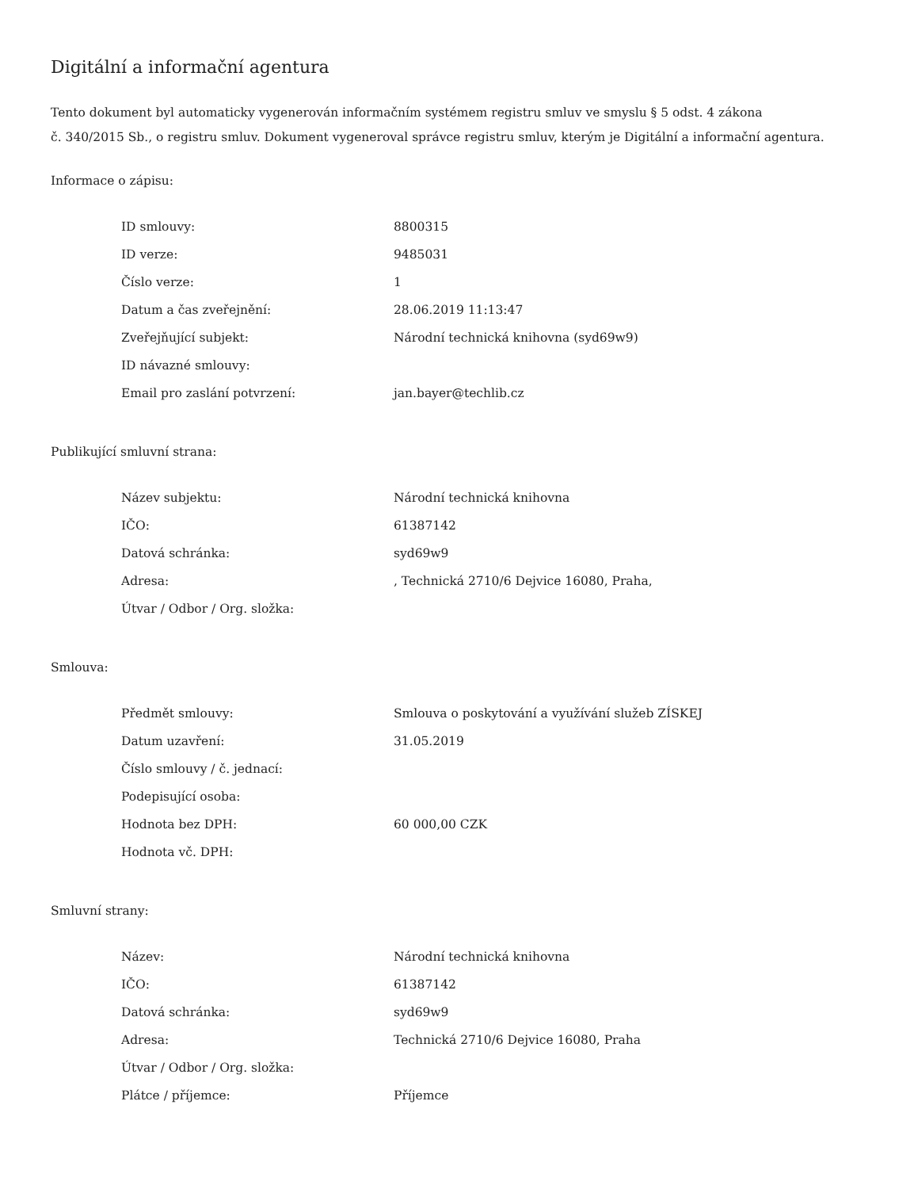Digitální a informační agentura
Tento dokument byl automaticky vygenerován informačním systémem registru smluv ve smyslu § 5 odst. 4 zákona
č. 340/2015 Sb., o registru smluv. Dokument vygeneroval správce registru smluv, kterým je Digitální a informační agentura.
Informace o zápisu:
| ID smlouvy: | 8800315 |
| ID verze: | 9485031 |
| Číslo verze: | 1 |
| Datum a čas zveřejnění: | 28.06.2019 11:13:47 |
| Zveřejňující subjekt: | Národní technická knihovna (syd69w9) |
| ID návazné smlouvy: | |
| Email pro zaslání potvrzení: | jan.bayer@techlib.cz |
Publikující smluvní strana:
| Název subjektu: | Národní technická knihovna |
| IČO: | 61387142 |
| Datová schránka: | syd69w9 |
| Adresa: | , Technická 2710/6 Dejvice 16080, Praha, |
| Útvar / Odbor / Org. složka: | |
Smlouva:
| Předmět smlouvy: | Smlouva o poskytování a využívání služeb ZÍSKEJ |
| Datum uzavření: | 31.05.2019 |
| Číslo smlouvy / č. jednací: | |
| Podepisující osoba: | |
| Hodnota bez DPH: | 60 000,00 CZK |
| Hodnota vč. DPH: | |
Smluvní strany:
| Název: | Národní technická knihovna |
| IČO: | 61387142 |
| Datová schránka: | syd69w9 |
| Adresa: | Technická 2710/6 Dejvice 16080, Praha |
| Útvar / Odbor / Org. složka: | |
| Plátce / příjemce: | Příjemce |